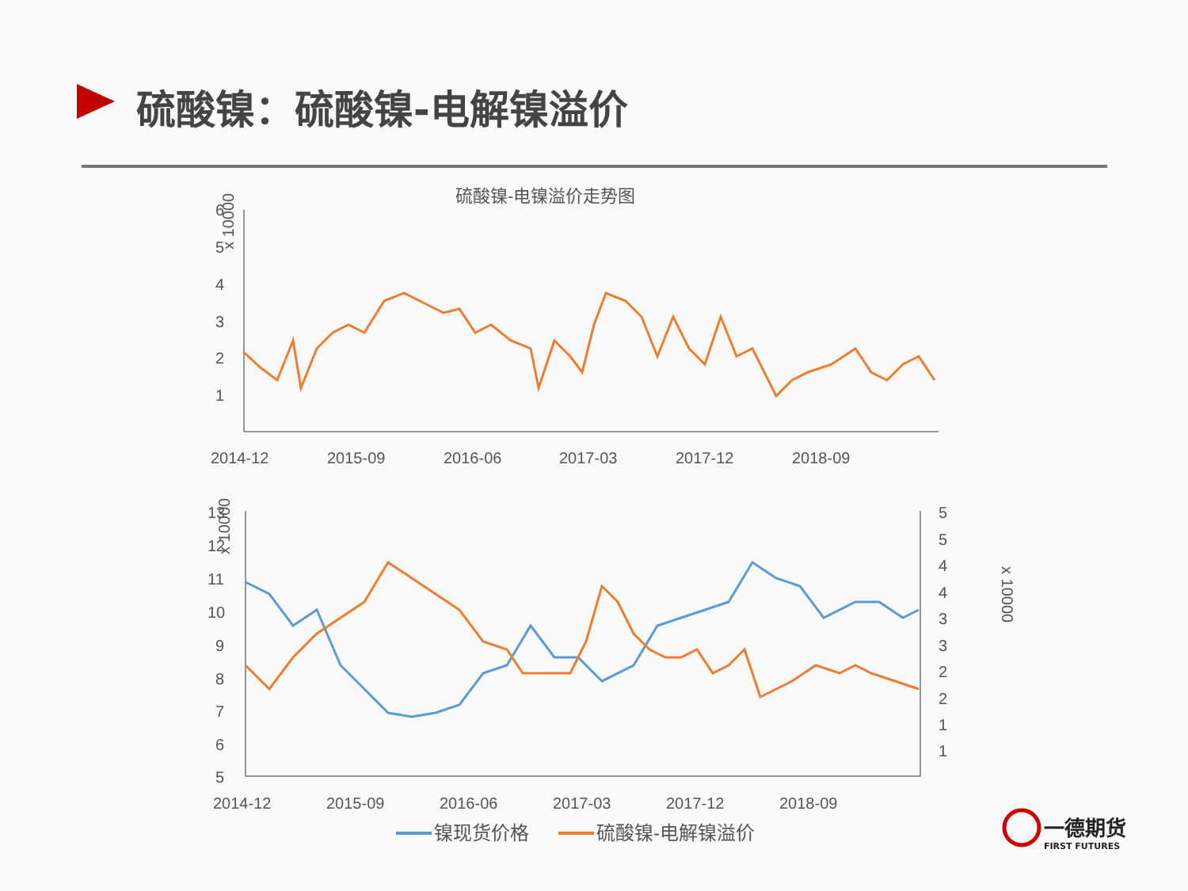硫酸镍：硫酸镍-电解镍溢价
硫酸镍-电镍溢价走势图
6
5
4
3
2
1
x 10000
2014-12
2015-09
2016-06
2017-03
2017-12
2018-09
13
12
11
10
9
8
7
6
5
5
5
4
4
3
3
2
2
1
1
x 10000
x 10000
2014-12
2015-09
2016-06
2017-03
2017-12
2018-09
镍现货价格
硫酸镍-电解镍溢价
一德期货
FIRST FUTURES